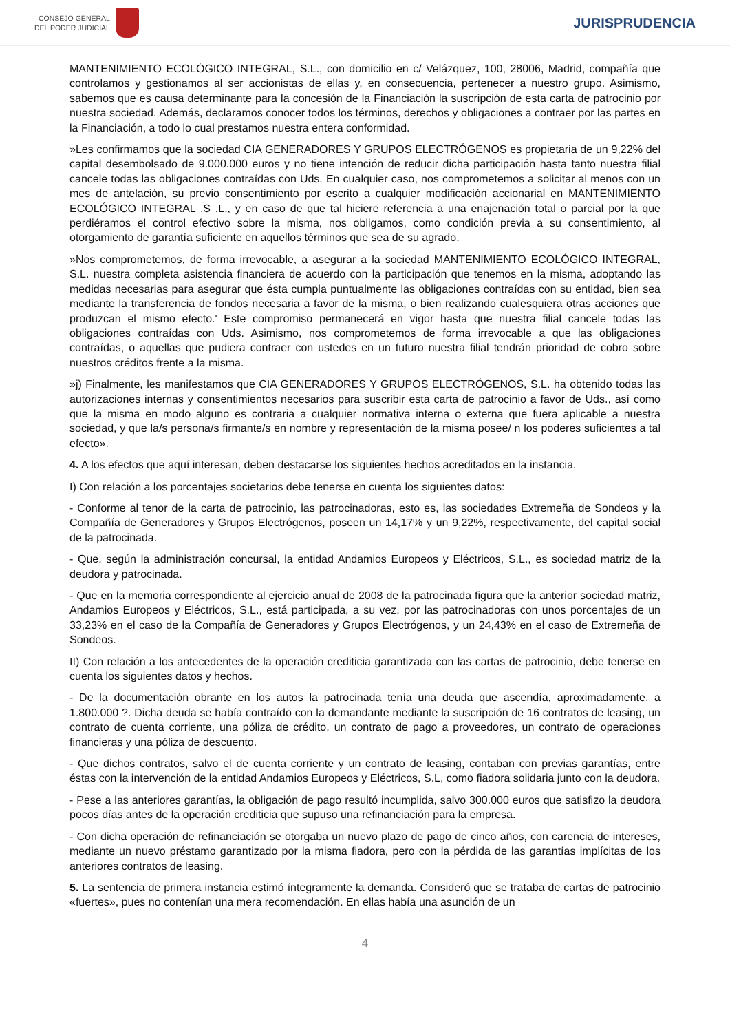CONSEJO GENERAL
DEL PODER JUDICIAL
JURISPRUDENCIA
MANTENIMIENTO ECOLÓGICO INTEGRAL, S.L., con domicilio en c/ Velázquez, 100, 28006, Madrid, compañía que controlamos y gestionamos al ser accionistas de ellas y, en consecuencia, pertenecer a nuestro grupo. Asimismo, sabemos que es causa determinante para la concesión de la Financiación la suscripción de esta carta de patrocinio por nuestra sociedad. Además, declaramos conocer todos los términos, derechos y obligaciones a contraer por las partes en la Financiación, a todo lo cual prestamos nuestra entera conformidad.
»Les confirmamos que la sociedad CIA GENERADORES Y GRUPOS ELECTRÓGENOS es propietaria de un 9,22% del capital desembolsado de 9.000.000 euros y no tiene intención de reducir dicha participación hasta tanto nuestra filial cancele todas las obligaciones contraídas con Uds. En cualquier caso, nos comprometemos a solicitar al menos con un mes de antelación, su previo consentimiento por escrito a cualquier modificación accionarial en MANTENIMIENTO ECOLÓGICO INTEGRAL ,S .L., y en caso de que tal hiciere referencia a una enajenación total o parcial por la que perdiéramos el control efectivo sobre la misma, nos obligamos, como condición previa a su consentimiento, al otorgamiento de garantía suficiente en aquellos términos que sea de su agrado.
»Nos comprometemos, de forma irrevocable, a asegurar a la sociedad MANTENIMIENTO ECOLÓGICO INTEGRAL, S.L. nuestra completa asistencia financiera de acuerdo con la participación que tenemos en la misma, adoptando las medidas necesarias para asegurar que ésta cumpla puntualmente las obligaciones contraídas con su entidad, bien sea mediante la transferencia de fondos necesaria a favor de la misma, o bien realizando cualesquiera otras acciones que produzcan el mismo efecto.' Este compromiso permanecerá en vigor hasta que nuestra filial cancele todas las obligaciones contraídas con Uds. Asimismo, nos comprometemos de forma irrevocable a que las obligaciones contraídas, o aquellas que pudiera contraer con ustedes en un futuro nuestra filial tendrán prioridad de cobro sobre nuestros créditos frente a la misma.
»j) Finalmente, les manifestamos que CIA GENERADORES Y GRUPOS ELECTRÓGENOS, S.L. ha obtenido todas las autorizaciones internas y consentimientos necesarios para suscribir esta carta de patrocinio a favor de Uds., así como que la misma en modo alguno es contraria a cualquier normativa interna o externa que fuera aplicable a nuestra sociedad, y que la/s persona/s firmante/s en nombre y representación de la misma posee/ n los poderes suficientes a tal efecto».
4. A los efectos que aquí interesan, deben destacarse los siguientes hechos acreditados en la instancia.
I) Con relación a los porcentajes societarios debe tenerse en cuenta los siguientes datos:
- Conforme al tenor de la carta de patrocinio, las patrocinadoras, esto es, las sociedades Extremeña de Sondeos y la Compañía de Generadores y Grupos Electrógenos, poseen un 14,17% y un 9,22%, respectivamente, del capital social de la patrocinada.
- Que, según la administración concursal, la entidad Andamios Europeos y Eléctricos, S.L., es sociedad matriz de la deudora y patrocinada.
- Que en la memoria correspondiente al ejercicio anual de 2008 de la patrocinada figura que la anterior sociedad matriz, Andamios Europeos y Eléctricos, S.L., está participada, a su vez, por las patrocinadoras con unos porcentajes de un 33,23% en el caso de la Compañía de Generadores y Grupos Electrógenos, y un 24,43% en el caso de Extremeña de Sondeos.
II) Con relación a los antecedentes de la operación crediticia garantizada con las cartas de patrocinio, debe tenerse en cuenta los siguientes datos y hechos.
- De la documentación obrante en los autos la patrocinada tenía una deuda que ascendía, aproximadamente, a 1.800.000 ?. Dicha deuda se había contraído con la demandante mediante la suscripción de 16 contratos de leasing, un contrato de cuenta corriente, una póliza de crédito, un contrato de pago a proveedores, un contrato de operaciones financieras y una póliza de descuento.
- Que dichos contratos, salvo el de cuenta corriente y un contrato de leasing, contaban con previas garantías, entre éstas con la intervención de la entidad Andamios Europeos y Eléctricos, S.L, como fiadora solidaria junto con la deudora.
- Pese a las anteriores garantías, la obligación de pago resultó incumplida, salvo 300.000 euros que satisfizo la deudora pocos días antes de la operación crediticia que supuso una refinanciación para la empresa.
- Con dicha operación de refinanciación se otorgaba un nuevo plazo de pago de cinco años, con carencia de intereses, mediante un nuevo préstamo garantizado por la misma fiadora, pero con la pérdida de las garantías implícitas de los anteriores contratos de leasing.
5. La sentencia de primera instancia estimó íntegramente la demanda. Consideró que se trataba de cartas de patrocinio «fuertes», pues no contenían una mera recomendación. En ellas había una asunción de un
4